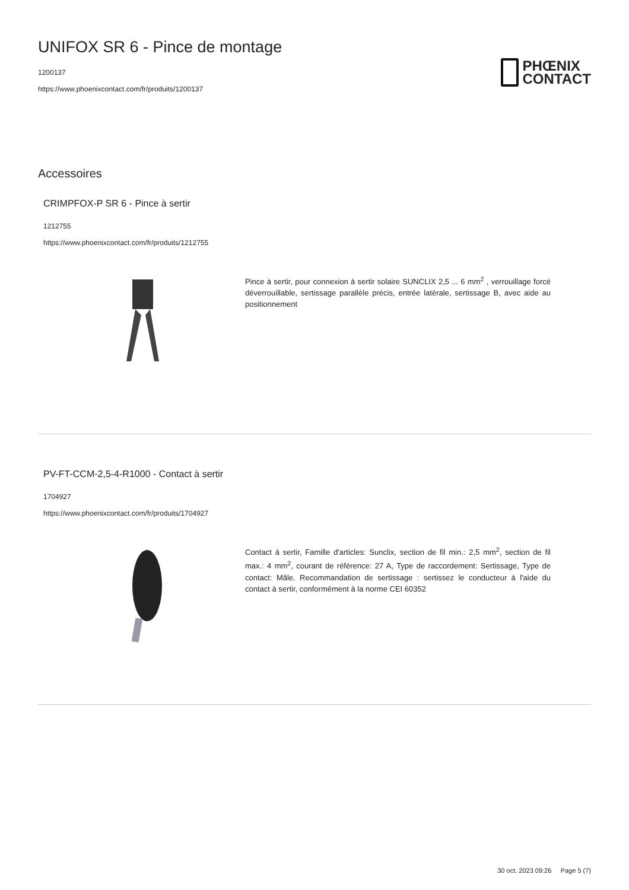UNIFOX SR 6 - Pince de montage
1200137
https://www.phoenixcontact.com/fr/produits/1200137
PHŒNIX
CONTACT
Accessoires
CRIMPFOX-P SR 6 - Pince à sertir
1212755
https://www.phoenixcontact.com/fr/produits/1212755
Pince à sertir, pour connexion à sertir solaire SUNCLIX 2,5 ... 6 mm<sup>2</sup> , verrouillage forcé déverrouillable, sertissage parallèle précis, entrée latérale, sertissage B, avec aide au positionnement
PV-FT-CCM-2,5-4-R1000 - Contact à sertir
1704927
https://www.phoenixcontact.com/fr/produits/1704927
Contact à sertir, Famille d'articles: Sunclix, section de fil min.: 2,5 mm<sup>2</sup>, section de fil max.: 4 mm<sup>2</sup>, courant de référence: 27 A, Type de raccordement: Sertissage, Type de contact: Mâle. Recommandation de sertissage : sertissez le conducteur à l'aide du contact à sertir, conformément à la norme CEI 60352
30 oct. 2023 09:26 Page 5 (7)